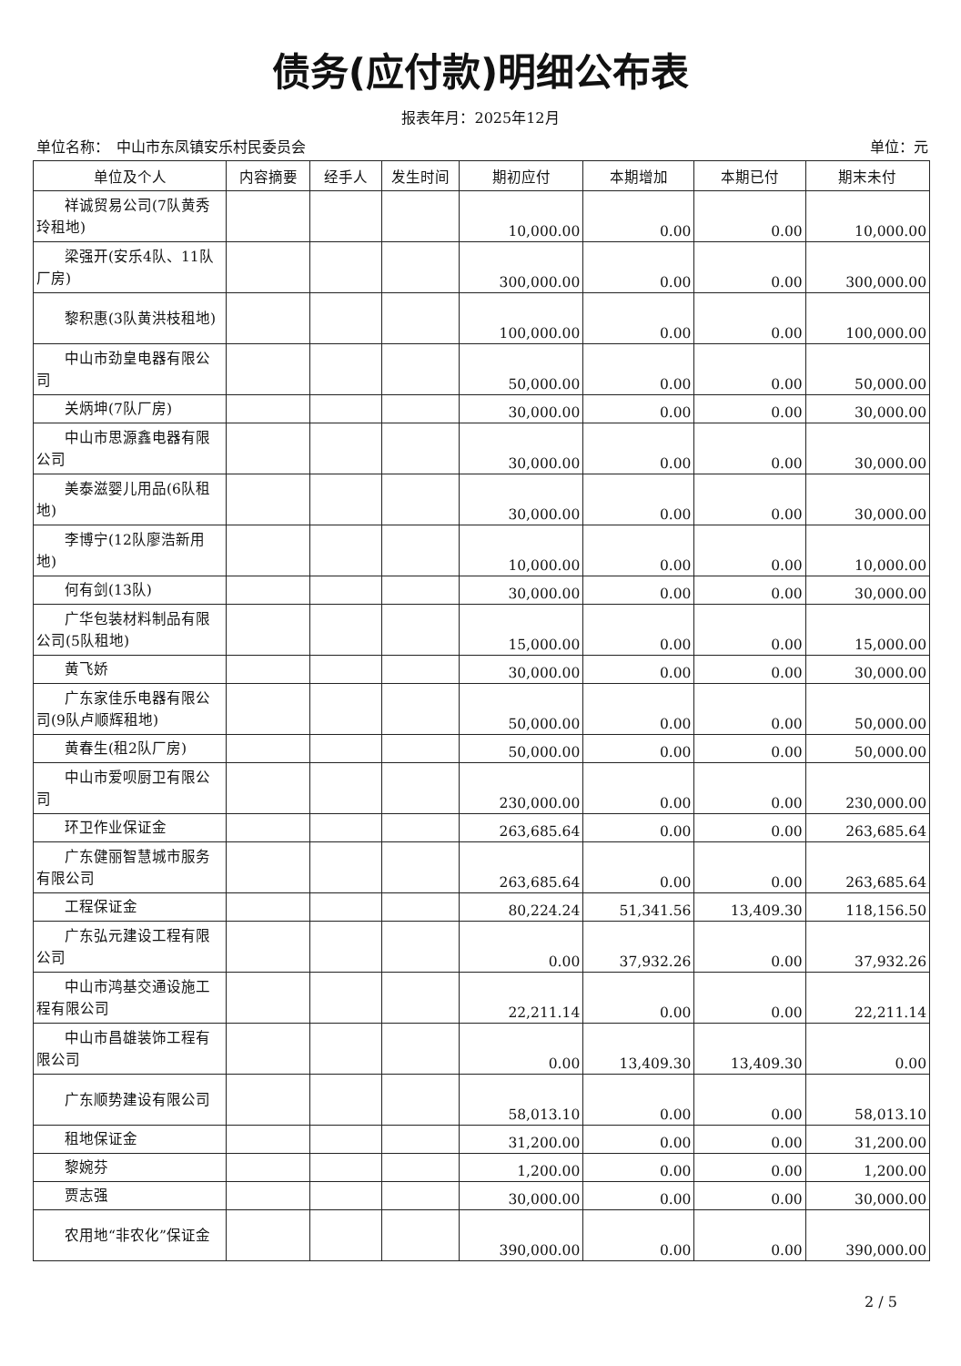债务(应付款)明细公布表
报表年月：2025年12月
单位名称：　中山市东凤镇安乐村民委员会 单位：元
| 单位及个人 | 内容摘要 | 经手人 | 发生时间 | 期初应付 | 本期增加 | 本期已付 | 期末未付 |
| --- | --- | --- | --- | --- | --- | --- | --- |
| 祥诚贸易公司(7队黄秀玲租地) | | | | 10,000.00 | 0.00 | 0.00 | 10,000.00 |
| 梁强开(安乐4队、11队厂房) | | | | 300,000.00 | 0.00 | 0.00 | 300,000.00 |
| 黎积惠(3队黄洪枝租地) | | | | 100,000.00 | 0.00 | 0.00 | 100,000.00 |
| 中山市劲皇电器有限公司 | | | | 50,000.00 | 0.00 | 0.00 | 50,000.00 |
| 关炳坤(7队厂房) | | | | 30,000.00 | 0.00 | 0.00 | 30,000.00 |
| 中山市思源鑫电器有限公司 | | | | 30,000.00 | 0.00 | 0.00 | 30,000.00 |
| 美泰滋婴儿用品(6队租地) | | | | 30,000.00 | 0.00 | 0.00 | 30,000.00 |
| 李博宁(12队廖浩新用地) | | | | 10,000.00 | 0.00 | 0.00 | 10,000.00 |
| 何有剑(13队) | | | | 30,000.00 | 0.00 | 0.00 | 30,000.00 |
| 广华包装材料制品有限公司(5队租地) | | | | 15,000.00 | 0.00 | 0.00 | 15,000.00 |
| 黄飞娇 | | | | 30,000.00 | 0.00 | 0.00 | 30,000.00 |
| 广东家佳乐电器有限公司(9队卢顺辉租地) | | | | 50,000.00 | 0.00 | 0.00 | 50,000.00 |
| 黄春生(租2队厂房) | | | | 50,000.00 | 0.00 | 0.00 | 50,000.00 |
| 中山市爱呗厨卫有限公司 | | | | 230,000.00 | 0.00 | 0.00 | 230,000.00 |
| 环卫作业保证金 | | | | 263,685.64 | 0.00 | 0.00 | 263,685.64 |
| 广东健丽智慧城市服务有限公司 | | | | 263,685.64 | 0.00 | 0.00 | 263,685.64 |
| 工程保证金 | | | | 80,224.24 | 51,341.56 | 13,409.30 | 118,156.50 |
| 广东弘元建设工程有限公司 | | | | 0.00 | 37,932.26 | 0.00 | 37,932.26 |
| 中山市鸿基交通设施工程有限公司 | | | | 22,211.14 | 0.00 | 0.00 | 22,211.14 |
| 中山市昌雄装饰工程有限公司 | | | | 0.00 | 13,409.30 | 13,409.30 | 0.00 |
| 广东顺势建设有限公司 | | | | 58,013.10 | 0.00 | 0.00 | 58,013.10 |
| 租地保证金 | | | | 31,200.00 | 0.00 | 0.00 | 31,200.00 |
| 黎婉芬 | | | | 1,200.00 | 0.00 | 0.00 | 1,200.00 |
| 贾志强 | | | | 30,000.00 | 0.00 | 0.00 | 30,000.00 |
| 农用地“非农化”保证金 | | | | 390,000.00 | 0.00 | 0.00 | 390,000.00 |
2 / 5